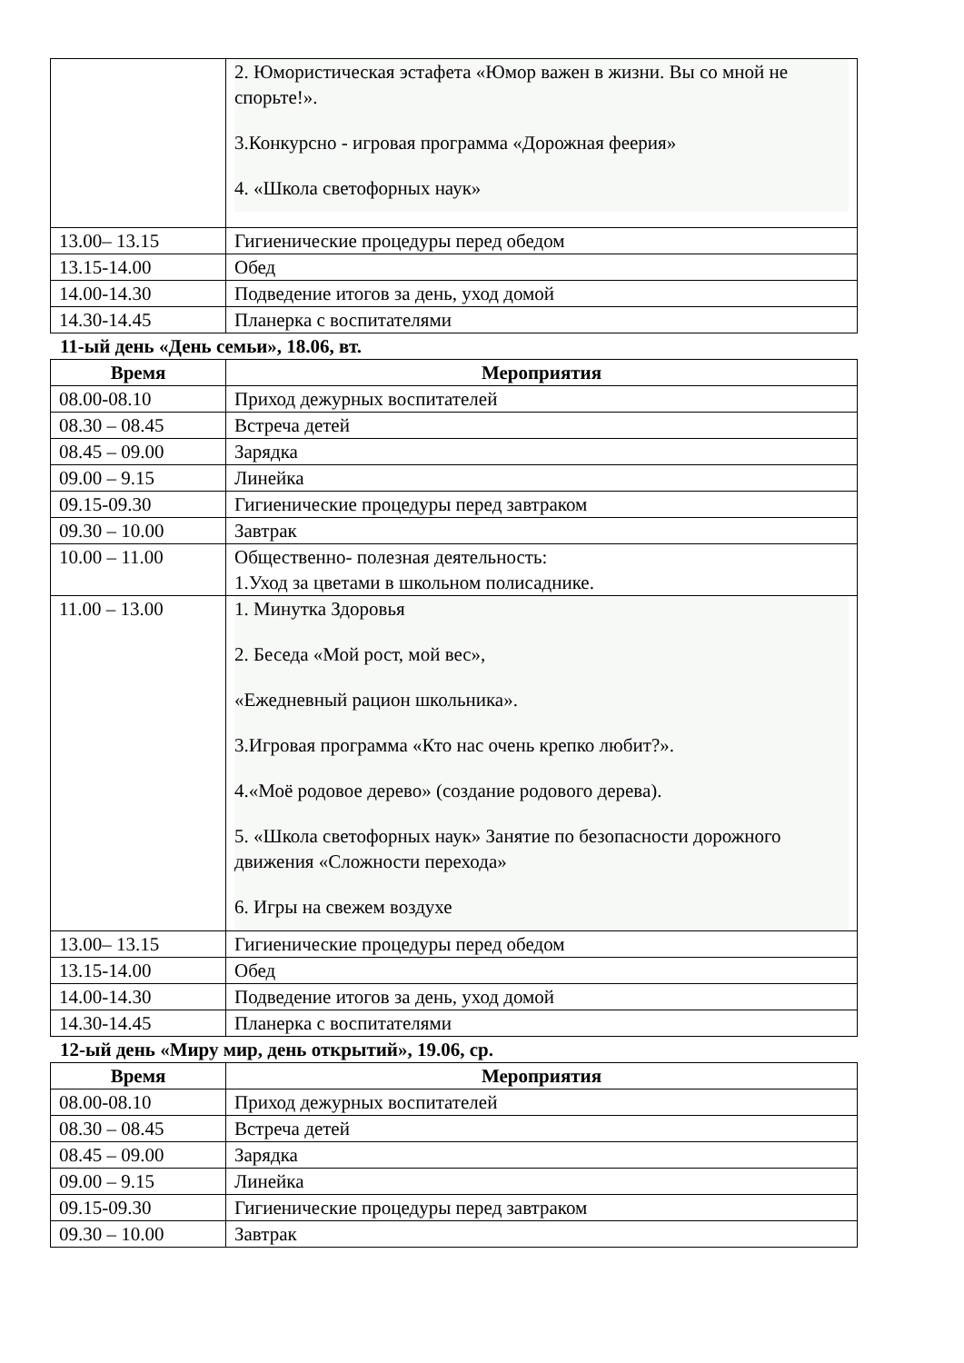| | 2. Юмористическая эстафета «Юмор важен в жизни. Вы со мной не спорьте!». 3.Конкурсно - игровая программа «Дорожная феерия» 4. «Школа светофорных наук» |
| 13.00– 13.15 | Гигиенические процедуры перед обедом |
| 13.15-14.00 | Обед |
| 14.00-14.30 | Подведение итогов за день, уход домой |
| 14.30-14.45 | Планерка с воспитателями |
11-ый день «День семьи», 18.06, вт.
| Время | Мероприятия |
| --- | --- |
| 08.00-08.10 | Приход дежурных воспитателей |
| 08.30 – 08.45 | Встреча детей |
| 08.45 – 09.00 | Зарядка |
| 09.00 – 9.15 | Линейка |
| 09.15-09.30 | Гигиенические процедуры перед завтраком |
| 09.30 – 10.00 | Завтрак |
| 10.00 – 11.00 | Общественно- полезная деятельность: 1.Уход за цветами в школьном полисаднике. |
| 11.00 – 13.00 | 1. Минутка Здоровья 2. Беседа «Мой рост, мой вес», «Ежедневный рацион школьника». 3.Игровая программа «Кто нас очень крепко любит?». 4.«Моё родовое дерево» (создание родового дерева). 5. «Школа светофорных наук» Занятие по безопасности дорожного движения «Сложности перехода» 6. Игры на свежем воздухе |
| 13.00– 13.15 | Гигиенические процедуры перед обедом |
| 13.15-14.00 | Обед |
| 14.00-14.30 | Подведение итогов за день, уход домой |
| 14.30-14.45 | Планерка с воспитателями |
12-ый день «Миру мир, день открытий», 19.06, ср.
| Время | Мероприятия |
| --- | --- |
| 08.00-08.10 | Приход дежурных воспитателей |
| 08.30 – 08.45 | Встреча детей |
| 08.45 – 09.00 | Зарядка |
| 09.00 – 9.15 | Линейка |
| 09.15-09.30 | Гигиенические процедуры перед завтраком |
| 09.30 – 10.00 | Завтрак |